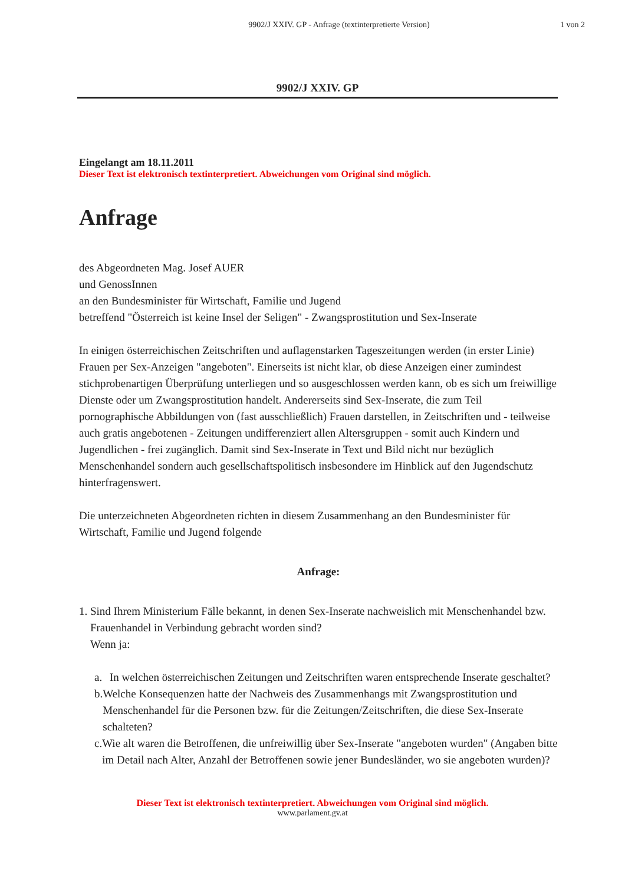9902/J XXIV. GP - Anfrage (textinterpretierte Version)
1 von 2
9902/J XXIV. GP
Eingelangt am 18.11.2011
Dieser Text ist elektronisch textinterpretiert. Abweichungen vom Original sind möglich.
Anfrage
des Abgeordneten Mag. Josef AUER
und GenossInnen
an den Bundesminister für Wirtschaft, Familie und Jugend
betreffend "Österreich ist keine Insel der Seligen" - Zwangsprostitution und Sex-Inserate
In einigen österreichischen Zeitschriften und auflagenstarken Tageszeitungen werden (in erster Linie) Frauen per Sex-Anzeigen "angeboten". Einerseits ist nicht klar, ob diese Anzeigen einer zumindest stichprobenartigen Überprüfung unterliegen und so ausgeschlossen werden kann, ob es sich um freiwillige Dienste oder um Zwangsprostitution handelt. Andererseits sind Sex-Inserate, die zum Teil pornographische Abbildungen von (fast ausschließlich) Frauen darstellen, in Zeitschriften und - teilweise auch gratis angebotenen - Zeitungen undifferenziert allen Altersgruppen - somit auch Kindern und Jugendlichen - frei zugänglich. Damit sind Sex-Inserate in Text und Bild nicht nur bezüglich Menschenhandel sondern auch gesellschaftspolitisch insbesondere im Hinblick auf den Jugendschutz hinterfragenswert.
Die unterzeichneten Abgeordneten richten in diesem Zusammenhang an den Bundesminister für Wirtschaft, Familie und Jugend folgende
Anfrage:
1. Sind Ihrem Ministerium Fälle bekannt, in denen Sex-Inserate nachweislich mit Menschenhandel bzw. Frauenhandel in Verbindung gebracht worden sind?
Wenn ja:
a. In welchen österreichischen Zeitungen und Zeitschriften waren entsprechende Inserate geschaltet?
b. Welche Konsequenzen hatte der Nachweis des Zusammenhangs mit Zwangsprostitution und Menschenhandel für die Personen bzw. für die Zeitungen/Zeitschriften, die diese Sex-Inserate schalteten?
c. Wie alt waren die Betroffenen, die unfreiwillig über Sex-Inserate "angeboten wurden" (Angaben bitte im Detail nach Alter, Anzahl der Betroffenen sowie jener Bundesländer, wo sie angeboten wurden)?
Dieser Text ist elektronisch textinterpretiert. Abweichungen vom Original sind möglich.
www.parlament.gv.at